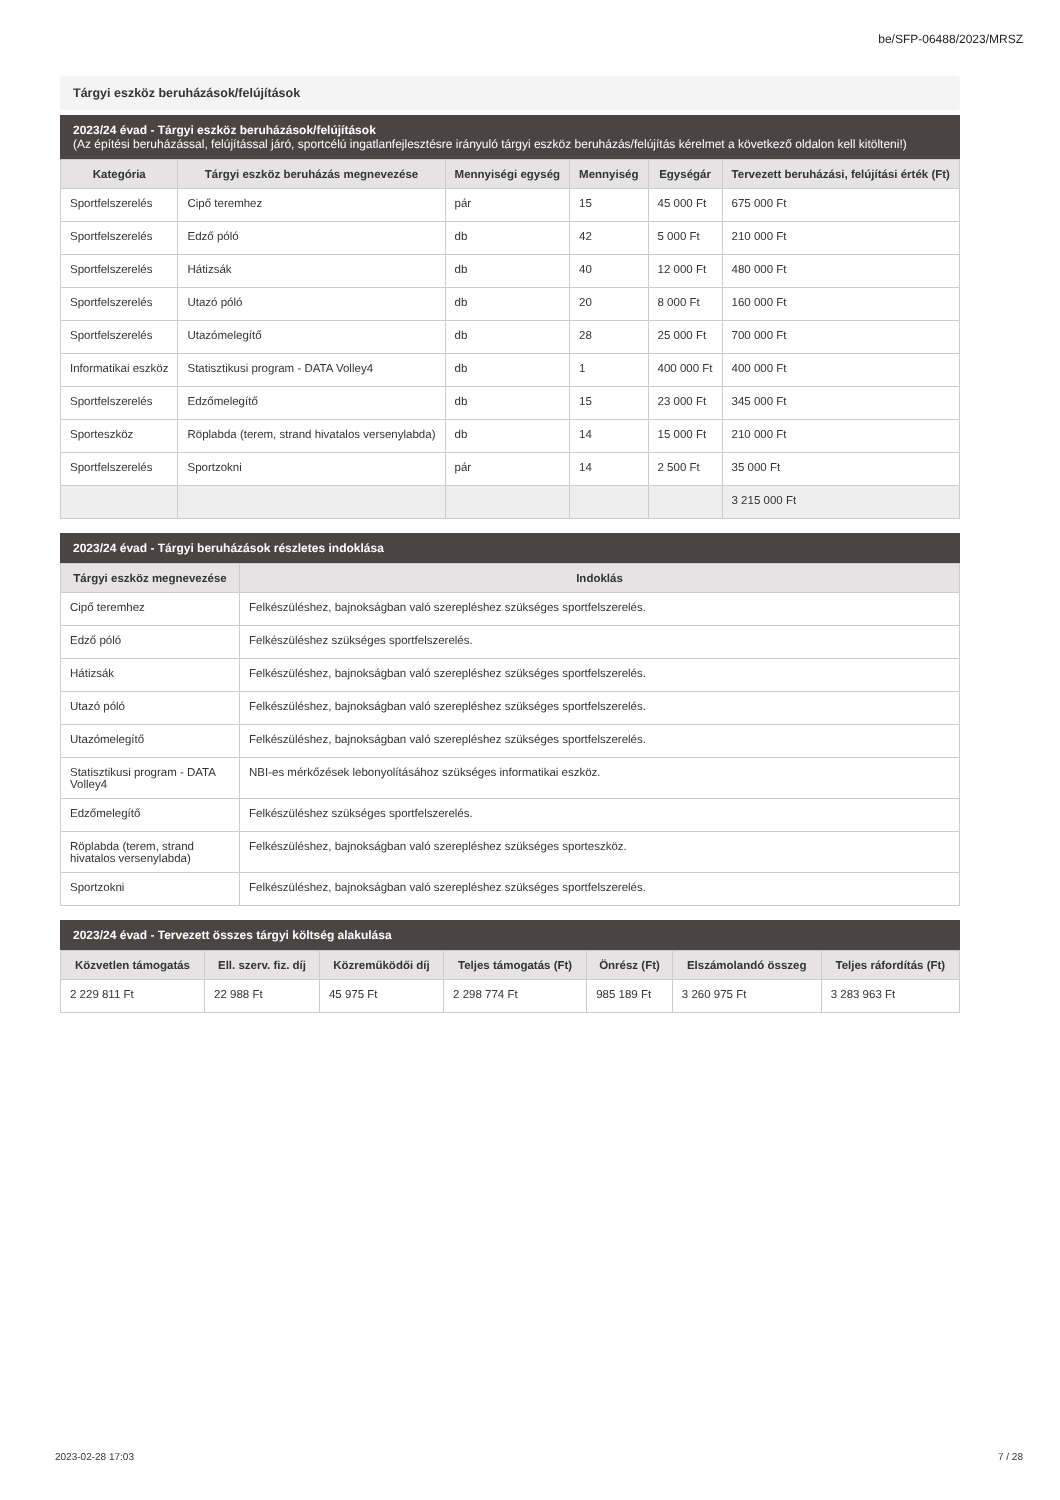be/SFP-06488/2023/MRSZ
Tárgyi eszköz beruházások/felújítások
2023/24 évad - Tárgyi eszköz beruházások/felújítások
(Az építési beruházással, felújítással járó, sportcélú ingatlanfejlesztésre irányuló tárgyi eszköz beruházás/felújítás kérelmet a következő oldalon kell kitölteni!)
| Kategória | Tárgyi eszköz beruházás megnevezése | Mennyiségi egység | Mennyiség | Egységár | Tervezett beruházási, felújítási érték (Ft) |
| --- | --- | --- | --- | --- | --- |
| Sportfelszerelés | Cipő teremhez | pár | 15 | 45 000 Ft | 675 000 Ft |
| Sportfelszerelés | Edző póló | db | 42 | 5 000 Ft | 210 000 Ft |
| Sportfelszerelés | Hátizsák | db | 40 | 12 000 Ft | 480 000 Ft |
| Sportfelszerelés | Utazó póló | db | 20 | 8 000 Ft | 160 000 Ft |
| Sportfelszerelés | Utazómelegítő | db | 28 | 25 000 Ft | 700 000 Ft |
| Informatikai eszköz | Statisztikusi program - DATA Volley4 | db | 1 | 400 000 Ft | 400 000 Ft |
| Sportfelszerelés | Edzőmelegítő | db | 15 | 23 000 Ft | 345 000 Ft |
| Sporteszköz | Röplabda (terem, strand hivatalos versenylabda) | db | 14 | 15 000 Ft | 210 000 Ft |
| Sportfelszerelés | Sportzokni | pár | 14 | 2 500 Ft | 35 000 Ft |
| | | | | | 3 215 000 Ft |
2023/24 évad - Tárgyi beruházások részletes indoklása
| Tárgyi eszköz megnevezése | Indoklás |
| --- | --- |
| Cipő teremhez | Felkészüléshez, bajnokságban való szerepléshez szükséges sportfelszerelés. |
| Edző póló | Felkészüléshez szükséges sportfelszerelés. |
| Hátizsák | Felkészüléshez, bajnokságban való szerepléshez szükséges sportfelszerelés. |
| Utazó póló | Felkészüléshez, bajnokságban való szerepléshez szükséges sportfelszerelés. |
| Utazómelegítő | Felkészüléshez, bajnokságban való szerepléshez szükséges sportfelszerelés. |
| Statisztikusi program - DATA Volley4 | NBI-es mérkőzések lebonyolításához szükséges informatikai eszköz. |
| Edzőmelegítő | Felkészüléshez szükséges sportfelszerelés. |
| Röplabda (terem, strand hivatalos versenylabda) | Felkészüléshez, bajnokságban való szerepléshez szükséges sporteszköz. |
| Sportzokni | Felkészüléshez, bajnokságban való szerepléshez szükséges sportfelszerelés. |
2023/24 évad - Tervezett összes tárgyi költség alakulása
| Közvetlen támogatás | Ell. szerv. fiz. díj | Közreműködői díj | Teljes támogatás (Ft) | Önrész (Ft) | Elszámolandó összeg | Teljes ráfordítás (Ft) |
| --- | --- | --- | --- | --- | --- | --- |
| 2 229 811 Ft | 22 988 Ft | 45 975 Ft | 2 298 774 Ft | 985 189 Ft | 3 260 975 Ft | 3 283 963 Ft |
2023-02-28 17:03 7 / 28